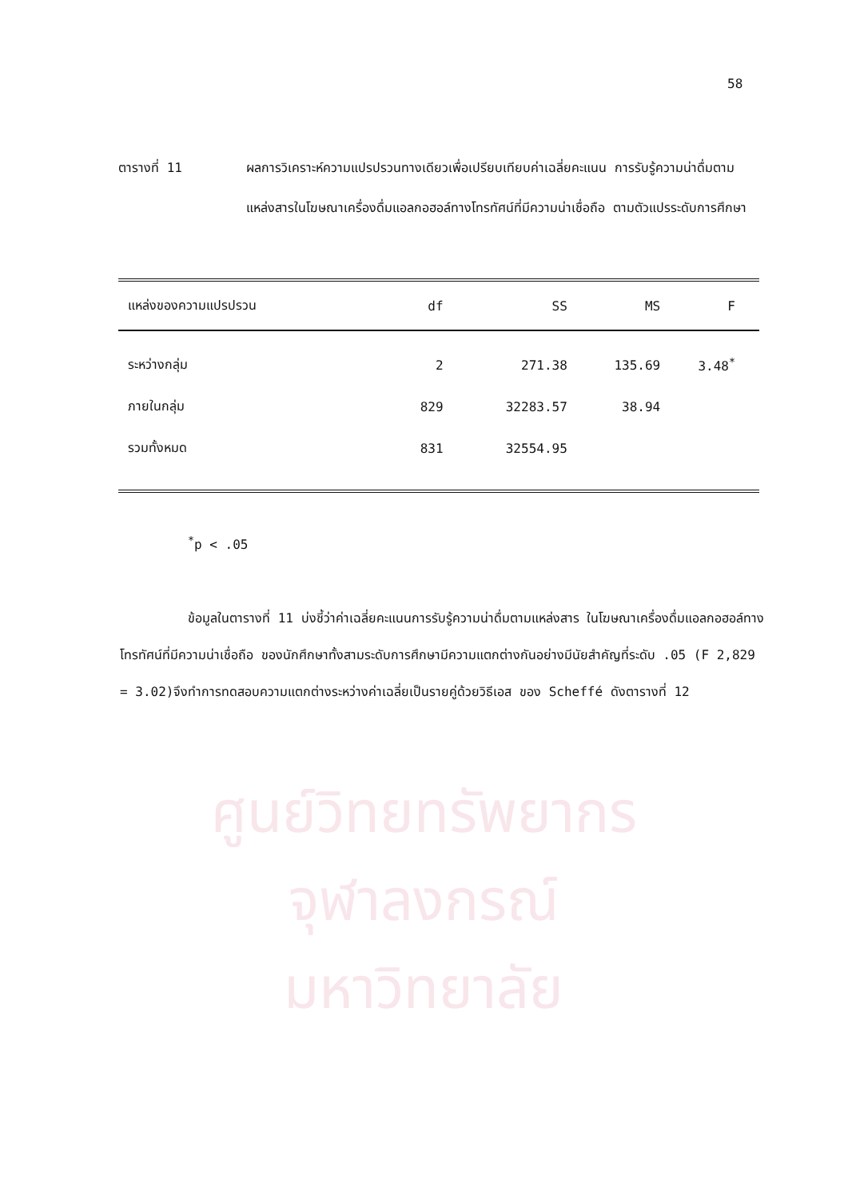ศูนย์วิทยทรัพยากร
จุฬาลงกรณ์มหาวิทยาลัย
58
ตารางที่ 11 ผลการวิเคราะห์ความแปรปรวนทางเดียวเพื่อเปรียบเทียบค่าเฉลี่ยคะแนน การรับรู้ความน่าดื่มตามแหล่งสารในโฆษณาเครื่องดื่มแอลกอฮอล์ทางโทรทัศน์ที่มีความน่าเชื่อถือ ตามตัวแปรระดับการศึกษา
| แหล่งของความแปรปรวน | df | SS | MS | F | |
| --- | --- | --- | --- | --- | --- |
| ระหว่างกลุ่ม | 2 | 271.38 | 135.69 | 3.48<sup>*</sup> | |
| ภายในกลุ่ม | 829 | 32283.57 | 38.94 | | |
| รวมทั้งหมด | 831 | 32554.95 | | | |
<sup>*</sup> p < .05
ข้อมูลในตารางที่ 11 บ่งชี้ว่าค่าเฉลี่ยคะแนนการรับรู้ความน่าดื่มตามแหล่งสาร ในโฆษณาเครื่องดื่มแอลกอฮอล์ทางโทรทัศน์ที่มีความน่าเชื่อถือ ของนักศึกษาทั้งสามระดับการศึกษามีความแตกต่างกันอย่างมีนัยสำคัญที่ระดับ .05 (F 2,829 = 3.02)จึงทำการทดสอบความแตกต่างระหว่างค่าเฉลี่ยเป็นรายคู่ด้วยวิธีเอส ของ Scheffé ดังตารางที่ 12